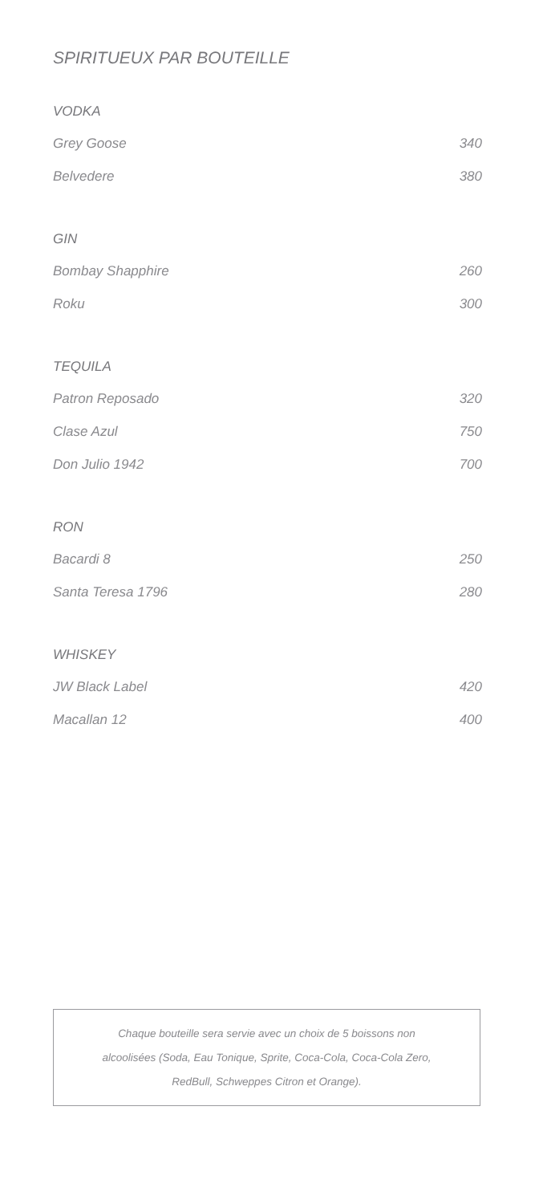SPIRITUEUX PAR BOUTEILLE
VODKA
Grey Goose 340
Belvedere 380
GIN
Bombay Shapphire 260
Roku 300
TEQUILA
Patron Reposado 320
Clase Azul 750
Don Julio 1942 700
RON
Bacardi 8 250
Santa Teresa 1796 280
WHISKEY
JW Black Label 420
Macallan 12 400
Chaque bouteille sera servie avec un choix de 5 boissons non
alcoolisées (Soda, Eau Tonique, Sprite, Coca-Cola, Coca-Cola Zero,
RedBull, Schweppes Citron et Orange).